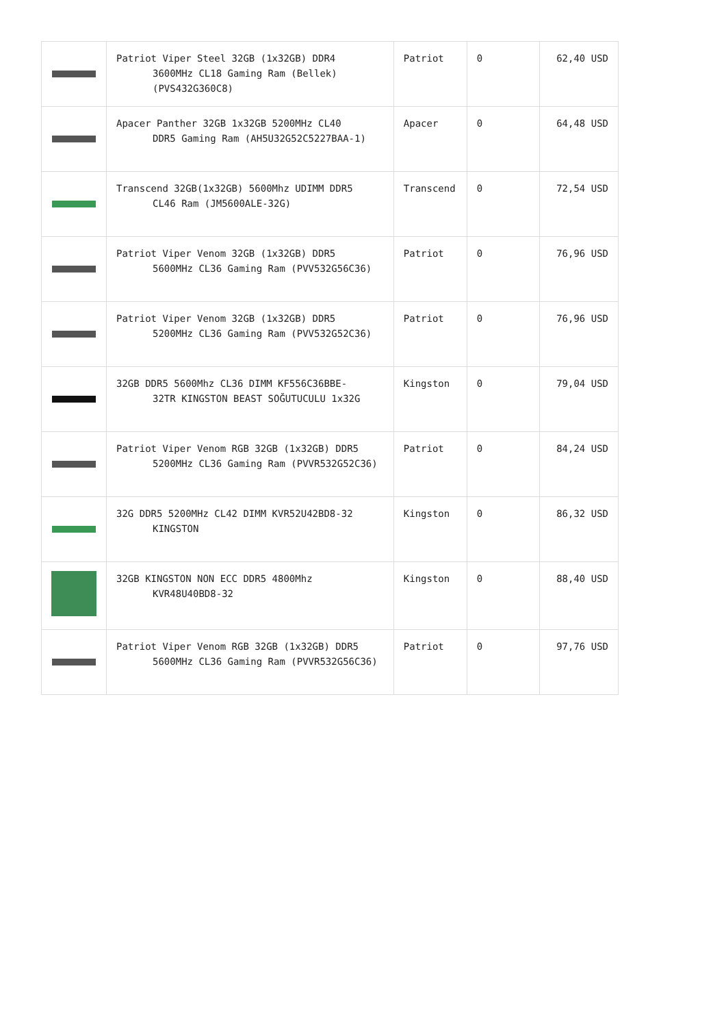| | Patriot Viper Steel 32GB (1x32GB) DDR4 3600MHz CL18 Gaming Ram (Bellek) (PVS432G360C8) | Patriot | 0 | 62,40 USD |
| | Apacer Panther 32GB 1x32GB 5200MHz CL40 DDR5 Gaming Ram (AH5U32G52C5227BAA-1) | Apacer | 0 | 64,48 USD |
| | Transcend 32GB(1x32GB) 5600Mhz UDIMM DDR5 CL46 Ram (JM5600ALE-32G) | Transcend | 0 | 72,54 USD |
| | Patriot Viper Venom 32GB (1x32GB) DDR5 5600MHz CL36 Gaming Ram (PVV532G56C36) | Patriot | 0 | 76,96 USD |
| | Patriot Viper Venom 32GB (1x32GB) DDR5 5200MHz CL36 Gaming Ram (PVV532G52C36) | Patriot | 0 | 76,96 USD |
| | 32GB DDR5 5600Mhz CL36 DIMM KF556C36BBE- 32TR KINGSTON BEAST SOĞUTUCULU 1x32G | Kingston | 0 | 79,04 USD |
| | Patriot Viper Venom RGB 32GB (1x32GB) DDR5 5200MHz CL36 Gaming Ram (PVVR532G52C36) | Patriot | 0 | 84,24 USD |
| | 32G DDR5 5200MHz CL42 DIMM KVR52U42BD8-32 KINGSTON | Kingston | 0 | 86,32 USD |
| | 32GB KINGSTON NON ECC DDR5 4800Mhz KVR48U40BD8-32 | Kingston | 0 | 88,40 USD |
| | Patriot Viper Venom RGB 32GB (1x32GB) DDR5 5600MHz CL36 Gaming Ram (PVVR532G56C36) | Patriot | 0 | 97,76 USD |